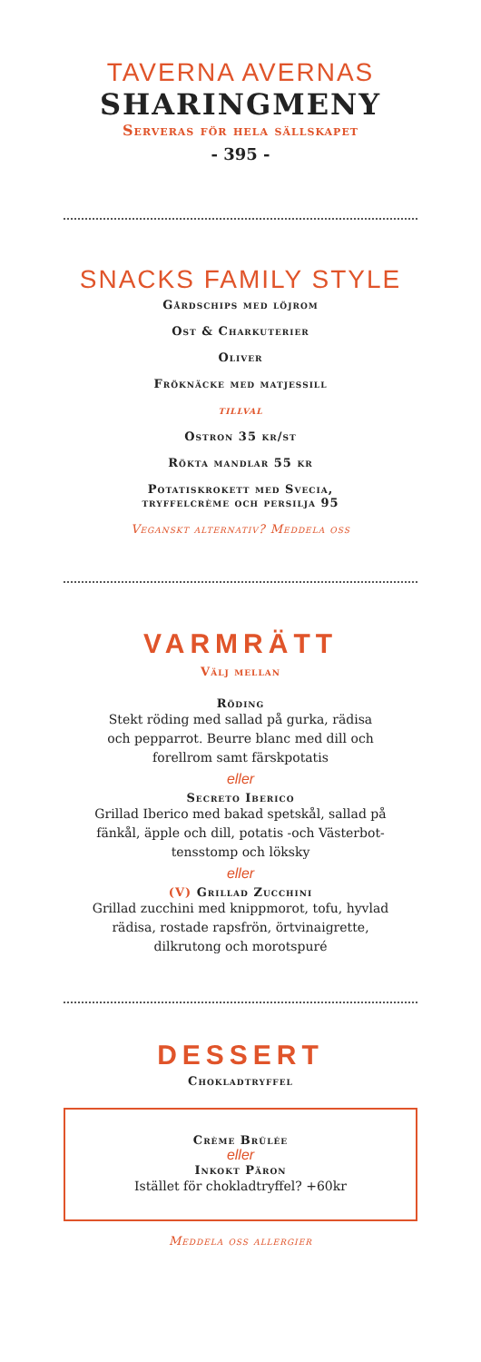TAVERNA AVERNAS
SHARINGMENY
Serveras för hela sällskapet
- 395 -
SNACKS FAMILY STYLE
Gårdschips med löjrom
Ost & Charkuterier
Oliver
Fröknäcke med matjessill
tillval
Ostron 35 kr/st
Rökta mandlar 55 kr
Potatiskrokett med Svecia,
tryffelcrème och persilja 95
Veganskt alternativ? Meddela oss
VARMRÄTT
Välj mellan
Röding
Stekt röding med sallad på gurka, rädisa
och pepparrot. Beurre blanc med dill och
forellrom samt färskpotatis
eller
Secreto Iberico
Grillad Iberico med bakad spetskål, sallad på
fänkål, äpple och dill, potatis -och Västerbot-
tensstomp och löksky
eller
(V) Grillad Zucchini
Grillad zucchini med knippmorot, tofu, hyvlad
rädisa, rostade rapsfrön, örtvinaigrette,
dilkrutong och morotspuré
DESSERT
Chokladtryffel
Crème Brûlée
eller
Inkokt Päron
Istället för chokladtryffel? +60kr
Meddela oss allergier